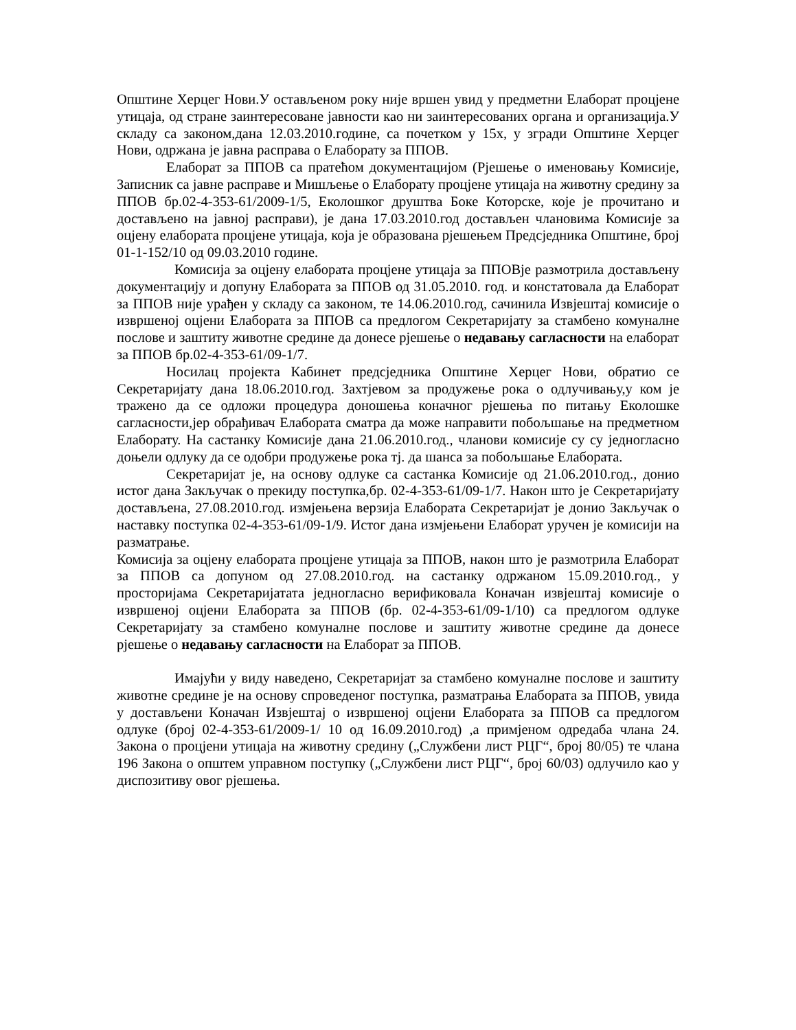Општине Херцег Нови.У остављеном року није вршен увид у предметни Елаборат процјене утицаја, од стране заинтересоване јавности као ни заинтересованих органа и организација.У складу са законом,дана 12.03.2010.године, са почетком у 15х, у згради Општине Херцег Нови, одржана је јавна расправа о Елаборату за ППОВ.
Елаборат за ППОВ са пратећом документацијом (Рјешење о именовању Комисије, Записник са јавне расправе и Мишљење о Елаборату процјене утицаја на животну средину за ППОВ бр.02-4-353-61/2009-1/5, Еколошког друштва Боке Которске, које је прочитано и достављено на јавној расправи), је дана 17.03.2010.год достављен члановима Комисије за оцјену елабората процјене утицаја, која је образована рјешењем Предсједника Општине, број 01-1-152/10 од 09.03.2010 године.
Комисија за оцјену елабората процјене утицаја за ППОВје размотрила достављену документацију и допуну Елабората за ППОВ од 31.05.2010. год. и констатовала да Елаборат за ППОВ није урађен у складу са законом, те 14.06.2010.год, сачинила Извјештај комисије о извршеној оцјени Елабората за ППОВ са предлогом Секретаријату за стамбено комуналне послове и заштиту животне средине да донесе рјешење о недавању сагласности на елаборат за ППОВ бр.02-4-353-61/09-1/7.
Носилац пројекта Кабинет предсједника Општине Херцег Нови, обратио се Секретаријату дана 18.06.2010.год. Захтјевом за продужење рока о одлучивању,у ком је тражено да се одложи процедура доношења коначног рјешења по питању Еколошке сагласности,јер обрађивач Елабората сматра да може направити побољшање на предметном Елаборату. На састанку Комисије дана 21.06.2010.год., чланови комисије су су једногласно доњели одлуку да се одобри продужење рока тј. да шанса за побољшање Елабората.
Секретаријат је, на основу одлуке са састанка Комисије од 21.06.2010.год., донио истог дана Закључак о прекиду поступка,бр. 02-4-353-61/09-1/7. Након што је Секретаријату достављена, 27.08.2010.год. измјењена верзија Елабората Секретаријат је донио Закључак о наставку поступка 02-4-353-61/09-1/9. Истог дана измјењени Елаборат уручен је комисији на разматрање.
Комисија за оцјену елабората процјене утицаја за ППОВ, након што је размотрила Елаборат за ППОВ са допуном од 27.08.2010.год. на састанку одржаном 15.09.2010.год., у просторијама Секретаријатата једногласно верификовала Коначан извјештај комисије о извршеној оцјени Елабората за ППОВ (бр. 02-4-353-61/09-1/10) са предлогом одлуке Секретаријату за стамбено комуналне послове и заштиту животне средине да донесе рјешење о недавању сагласности на Елаборат за ППОВ.
Имајући у виду наведено, Секретаријат за стамбено комуналне послове и заштиту животне средине је на основу спроведеног поступка, разматрања Елабората за ППОВ, увида у достављени Коначан Извјештај о извршеној оцјени Елабората за ППОВ са предлогом одлуке (број 02-4-353-61/2009-1/ 10 од 16.09.2010.год) ,а примјеном одредаба члана 24. Закона о процјени утицаја на животну средину („Службени лист РЦГ“, број 80/05) те члана 196 Закона о општем управном поступку („Службени лист РЦГ“, број 60/03) одлучило као у диспозитиву овог рјешења.